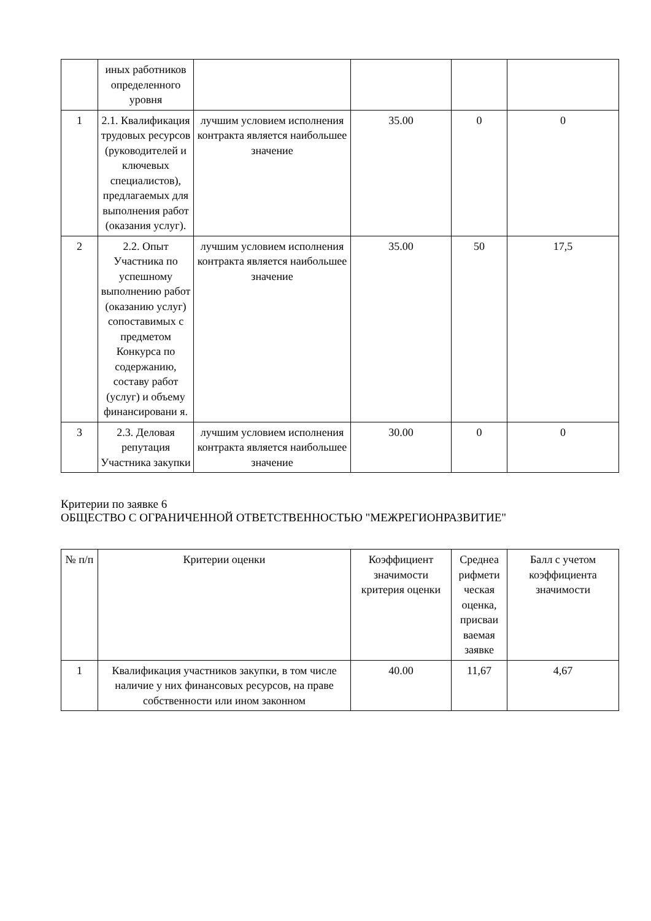| | иных работников определенного уровня | | | | |
| 1 | 2.1. Квалификация трудовых ресурсов (руководителей и ключевых специалистов), предлагаемых для выполнения работ (оказания услуг). | лучшим условием исполнения контракта является наибольшее значение | 35.00 | 0 | 0 |
| 2 | 2.2. Опыт Участника по успешному выполнению работ (оказанию услуг) сопоставимых с предметом Конкурса по содержанию, составу работ (услуг) и объему финансировани я. | лучшим условием исполнения контракта является наибольшее значение | 35.00 | 50 | 17,5 |
| 3 | 2.3. Деловая репутация Участника закупки | лучшим условием исполнения контракта является наибольшее значение | 30.00 | 0 | 0 |
Критерии по заявке 6
ОБЩЕСТВО С ОГРАНИЧЕННОЙ ОТВЕТСТВЕННОСТЬЮ "МЕЖРЕГИОНРАЗВИТИЕ"
| № п/п | Критерии оценки | Коэффициент значимости критерия оценки | Среднеа рифмети ческая оценка, присваи ваемая заявке | Балл с учетом коэффициента значимости |
| 1 | Квалификация участников закупки, в том числе наличие у них финансовых ресурсов, на праве собственности или ином законном | 40.00 | 11,67 | 4,67 |